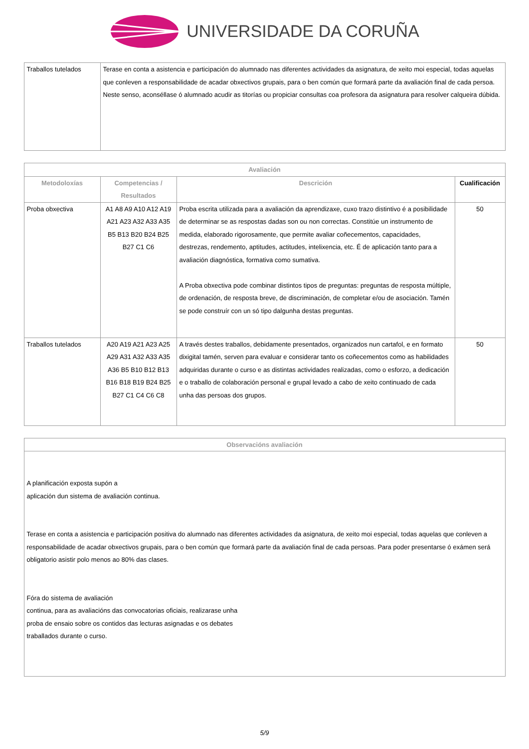UNIVERSIDADE DA CORUÑA
| Traballos tutelados | Terase en conta a asistencia e participación do alumnado nas diferentes actividades da asignatura, de xeito moi especial, todas aquelas que conleven a responsabilidade de acadar obxectivos grupais, para o ben común que formará parte da avaliación final de cada persoa. Neste senso, aconséllase ó alumnado acudir as titorías ou propiciar consultas coa profesora da asignatura para resolver calqueira dúbida. |
| Avaliación | | | |
| --- | --- | --- | --- |
| Metodoloxías | Competencias / Resultados | Descrición | Cualificación |
| Proba obxectiva | A1 A8 A9 A10 A12 A19 A21 A23 A32 A33 A35 B5 B13 B20 B24 B25 B27 C1 C6 | Proba escrita utilizada para a avaliación da aprendizaxe, cuxo trazo distintivo é a posibilidade de determinar se as respostas dadas son ou non correctas. Constitúe un instrumento de medida, elaborado rigorosamente, que permite avaliar coñecementos, capacidades, destrezas, rendemento, aptitudes, actitudes, intelixencia, etc. É de aplicación tanto para a avaliación diagnóstica, formativa como sumativa. A Proba obxectiva pode combinar distintos tipos de preguntas: preguntas de resposta múltiple, de ordenación, de resposta breve, de discriminación, de completar e/ou de asociación. Tamén se pode construír con un só tipo dalgunha destas preguntas. | 50 |
| Traballos tutelados | A20 A19 A21 A23 A25 A29 A31 A32 A33 A35 A36 B5 B10 B12 B13 B16 B18 B19 B24 B25 B27 C1 C4 C6 C8 | A través destes traballos, debidamente presentados, organizados nun cartafol, e en formato dixigital tamén, serven para evaluar e considerar tanto os coñecementos como as habilidades adquiridas durante o curso e as distintas actividades realizadas, como o esforzo, a dedicación e o traballo de colaboración personal e grupal levado a cabo de xeito continuado de cada unha das persoas dos grupos. | 50 |
| Observacións avaliación |
| --- |
| A planificación exposta supón a aplicación dun sistema de avaliación continua. Terase en conta a asistencia e participación positiva do alumnado nas diferentes actividades da asignatura, de xeito moi especial, todas aquelas que conleven a responsabilidade de acadar obxectivos grupais, para o ben común que formará parte da avaliación final de cada persoas. Para poder presentarse ó exámen será obligatorio asistir polo menos ao 80% das clases. Fóra do sistema de avaliación continua, para as avaliacións das convocatorias oficiais, realizarase unha proba de ensaio sobre os contidos das lecturas asignadas e os debates traballados durante o curso. |
5/9